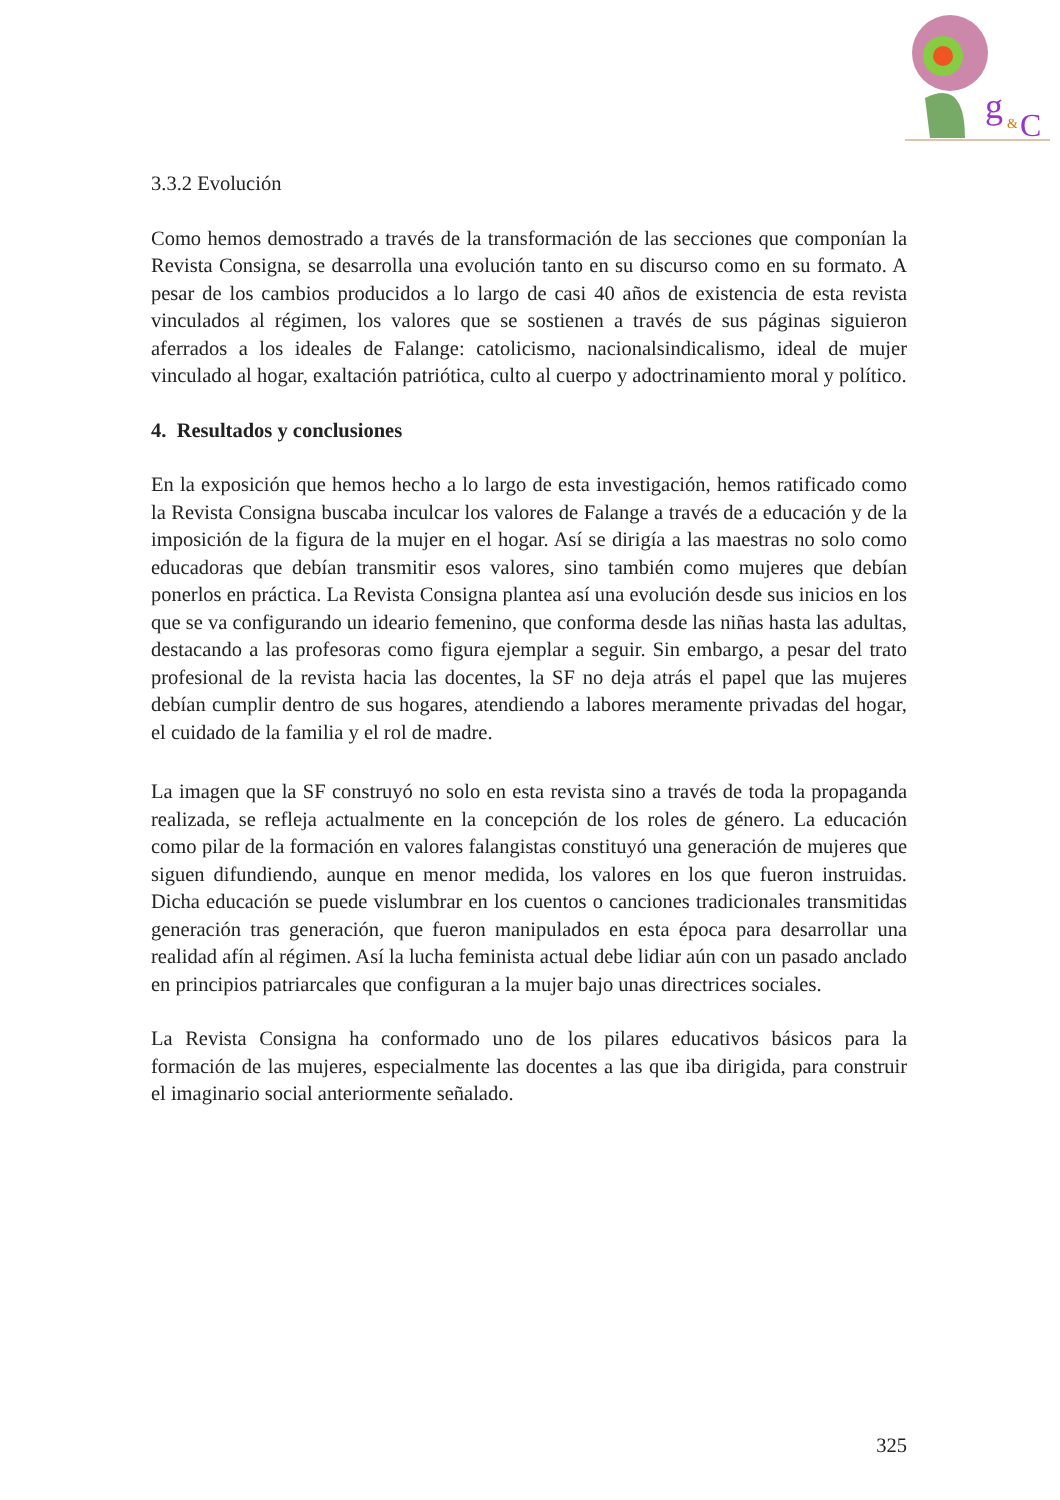g
&
C
3.3.2 Evolución
Como hemos demostrado a través de la transformación de las secciones que componían la Revista Consigna, se desarrolla una evolución tanto en su discurso como en su formato. A pesar de los cambios producidos a lo largo de casi 40 años de existencia de esta revista vinculados al régimen, los valores que se sostienen a través de sus páginas siguieron aferrados a los ideales de Falange: catolicismo, nacionalsindicalismo, ideal de mujer vinculado al hogar, exaltación patriótica, culto al cuerpo y adoctrinamiento moral y político.
4. Resultados y conclusiones
En la exposición que hemos hecho a lo largo de esta investigación, hemos ratificado como la Revista Consigna buscaba inculcar los valores de Falange a través de a educación y de la imposición de la figura de la mujer en el hogar. Así se dirigía a las maestras no solo como educadoras que debían transmitir esos valores, sino también como mujeres que debían ponerlos en práctica. La Revista Consigna plantea así una evolución desde sus inicios en los que se va configurando un ideario femenino, que conforma desde las niñas hasta las adultas, destacando a las profesoras como figura ejemplar a seguir. Sin embargo, a pesar del trato profesional de la revista hacia las docentes, la SF no deja atrás el papel que las mujeres debían cumplir dentro de sus hogares, atendiendo a labores meramente privadas del hogar, el cuidado de la familia y el rol de madre.
La imagen que la SF construyó no solo en esta revista sino a través de toda la propaganda realizada, se refleja actualmente en la concepción de los roles de género. La educación como pilar de la formación en valores falangistas constituyó una generación de mujeres que siguen difundiendo, aunque en menor medida, los valores en los que fueron instruidas. Dicha educación se puede vislumbrar en los cuentos o canciones tradicionales transmitidas generación tras generación, que fueron manipulados en esta época para desarrollar una realidad afín al régimen. Así la lucha feminista actual debe lidiar aún con un pasado anclado en principios patriarcales que configuran a la mujer bajo unas directrices sociales.
La Revista Consigna ha conformado uno de los pilares educativos básicos para la formación de las mujeres, especialmente las docentes a las que iba dirigida, para construir el imaginario social anteriormente señalado.
325